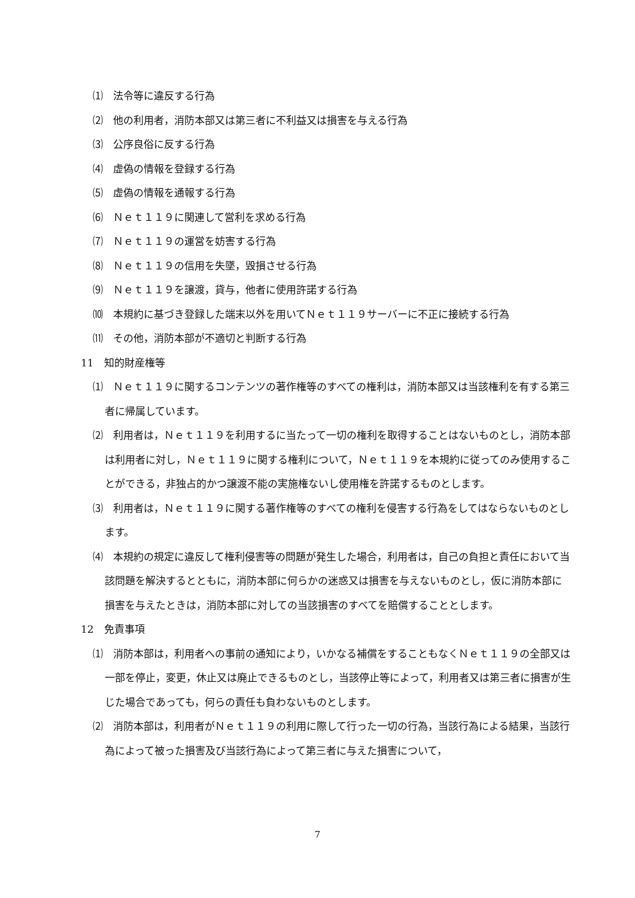⑴　法令等に違反する行為
⑵　他の利用者，消防本部又は第三者に不利益又は損害を与える行為
⑶　公序良俗に反する行為
⑷　虚偽の情報を登録する行為
⑸　虚偽の情報を通報する行為
⑹　Ｎｅｔ１１９に関連して営利を求める行為
⑺　Ｎｅｔ１１９の運営を妨害する行為
⑻　Ｎｅｔ１１９の信用を失墜，毀損させる行為
⑼　Ｎｅｔ１１９を譲渡，貸与，他者に使用許諾する行為
⑽　本規約に基づき登録した端末以外を用いてＮｅｔ１１９サーバーに不正に接続する行為
⑾　その他，消防本部が不適切と判断する行為
11　知的財産権等
⑴　Ｎｅｔ１１９に関するコンテンツの著作権等のすべての権利は，消防本部又は当該権利を有する第三者に帰属しています。
⑵　利用者は，Ｎｅｔ１１９を利用するに当たって一切の権利を取得することはないものとし，消防本部は利用者に対し，Ｎｅｔ１１９に関する権利について，Ｎｅｔ１１９を本規約に従ってのみ使用することができる，非独占的かつ譲渡不能の実施権ないし使用権を許諾するものとします。
⑶　利用者は，Ｎｅｔ１１９に関する著作権等のすべての権利を侵害する行為をしてはならないものとします。
⑷　本規約の規定に違反して権利侵害等の問題が発生した場合，利用者は，自己の負担と責任において当該問題を解決するとともに，消防本部に何らかの迷惑又は損害を与えないものとし，仮に消防本部に損害を与えたときは，消防本部に対しての当該損害のすべてを賠償することとします。
12　免責事項
⑴　消防本部は，利用者への事前の通知により，いかなる補償をすることもなくＮｅｔ１１９の全部又は一部を停止，変更，休止又は廃止できるものとし，当該停止等によって，利用者又は第三者に損害が生じた場合であっても，何らの責任も負わないものとします。
⑵　消防本部は，利用者がＮｅｔ１１９の利用に際して行った一切の行為，当該行為による結果，当該行為によって被った損害及び当該行為によって第三者に与えた損害について，
7